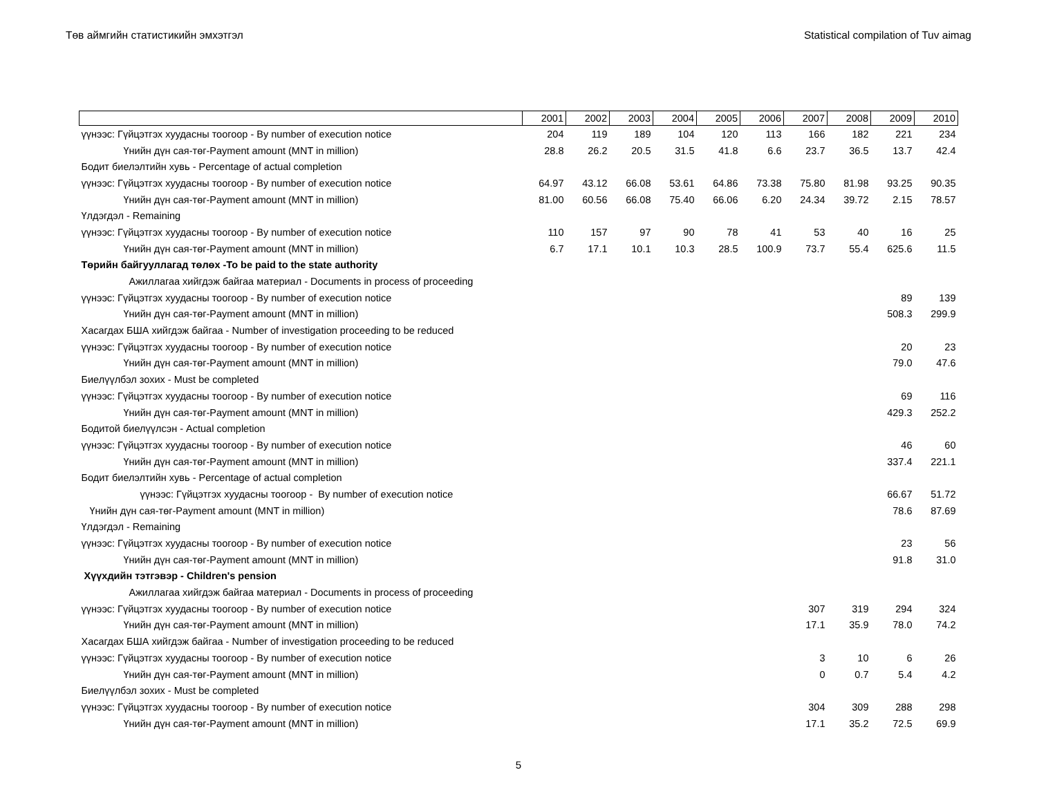Төв аймгийн статистикийн эмхэтгэл Statistical compilation of Tuv aimag
| | 2001 | 2002 | 2003 | 2004 | 2005 | 2006 | 2007 | 2008 | 2009 | 2010 |
| --- | --- | --- | --- | --- | --- | --- | --- | --- | --- | --- |
| үүнээс: Гүйцэтгэх хуудасны тоогоор - By number of execution notice | 204 | 119 | 189 | 104 | 120 | 113 | 166 | 182 | 221 | 234 |
| Үнийн дүн сая-төг-Payment amount (MNT in million) | 28.8 | 26.2 | 20.5 | 31.5 | 41.8 | 6.6 | 23.7 | 36.5 | 13.7 | 42.4 |
| Бодит биелэлтийн хувь - Percentage of actual completion | | | | | | | | | | |
| үүнээс: Гүйцэтгэх хуудасны тоогоор - By number of execution notice | 64.97 | 43.12 | 66.08 | 53.61 | 64.86 | 73.38 | 75.80 | 81.98 | 93.25 | 90.35 |
| Үнийн дүн сая-төг-Payment amount (MNT in million) | 81.00 | 60.56 | 66.08 | 75.40 | 66.06 | 6.20 | 24.34 | 39.72 | 2.15 | 78.57 |
| Үлдэгдэл - Remaining | | | | | | | | | | |
| үүнээс: Гүйцэтгэх хуудасны тоогоор - By number of execution notice | 110 | 157 | 97 | 90 | 78 | 41 | 53 | 40 | 16 | 25 |
| Үнийн дүн сая-төг-Payment amount (MNT in million) | 6.7 | 17.1 | 10.1 | 10.3 | 28.5 | 100.9 | 73.7 | 55.4 | 625.6 | 11.5 |
| Төрийн байгууллагад төлөх -To be paid to the state authority | | | | | | | | | | |
| Ажиллагаа хийгдэж байгаа материал - Documents in process of proceeding | | | | | | | | | | |
| үүнээс: Гүйцэтгэх хуудасны тоогоор - By number of execution notice | | | | | | | | | 89 | 139 |
| Үнийн дүн сая-төг-Payment amount (MNT in million) | | | | | | | | | 508.3 | 299.9 |
| Хасагдах БША хийгдэж байгаа - Number of investigation proceeding to be reduced | | | | | | | | | | |
| үүнээс: Гүйцэтгэх хуудасны тоогоор - By number of execution notice | | | | | | | | | 20 | 23 |
| Үнийн дүн сая-төг-Payment amount (MNT in million) | | | | | | | | | 79.0 | 47.6 |
| Биелүүлбэл зохих - Must be completed | | | | | | | | | | |
| үүнээс: Гүйцэтгэх хуудасны тоогоор - By number of execution notice | | | | | | | | | 69 | 116 |
| Үнийн дүн сая-төг-Payment amount (MNT in million) | | | | | | | | | 429.3 | 252.2 |
| Бодитой биелүүлсэн - Actual completion | | | | | | | | | | |
| үүнээс: Гүйцэтгэх хуудасны тоогоор - By number of execution notice | | | | | | | | | 46 | 60 |
| Үнийн дүн сая-төг-Payment amount (MNT in million) | | | | | | | | | 337.4 | 221.1 |
| Бодит биелэлтийн хувь - Percentage of actual completion | | | | | | | | | | |
| үүнээс: Гүйцэтгэх хуудасны тоогоор - By number of execution notice | | | | | | | | | 66.67 | 51.72 |
| Үнийн дүн сая-төг-Payment amount (MNT in million) | | | | | | | | | 78.6 | 87.69 |
| Үлдэгдэл - Remaining | | | | | | | | | | |
| үүнээс: Гүйцэтгэх хуудасны тоогоор - By number of execution notice | | | | | | | | | 23 | 56 |
| Үнийн дүн сая-төг-Payment amount (MNT in million) | | | | | | | | | 91.8 | 31.0 |
| Хүүхдийн тэтгэвэр - Children's pension | | | | | | | | | | |
| Ажиллагаа хийгдэж байгаа материал - Documents in process of proceeding | | | | | | | | | | |
| үүнээс: Гүйцэтгэх хуудасны тоогоор - By number of execution notice | | | | | | | 307 | 319 | 294 | 324 |
| Үнийн дүн сая-төг-Payment amount (MNT in million) | | | | | | | 17.1 | 35.9 | 78.0 | 74.2 |
| Хасагдах БША хийгдэж байгаа - Number of investigation proceeding to be reduced | | | | | | | | | | |
| үүнээс: Гүйцэтгэх хуудасны тоогоор - By number of execution notice | | | | | | | 3 | 10 | 6 | 26 |
| Үнийн дүн сая-төг-Payment amount (MNT in million) | | | | | | | 0 | 0.7 | 5.4 | 4.2 |
| Биелүүлбэл зохих - Must be completed | | | | | | | | | | |
| үүнээс: Гүйцэтгэх хуудасны тоогоор - By number of execution notice | | | | | | | 304 | 309 | 288 | 298 |
| Үнийн дүн сая-төг-Payment amount (MNT in million) | | | | | | | 17.1 | 35.2 | 72.5 | 69.9 |
5